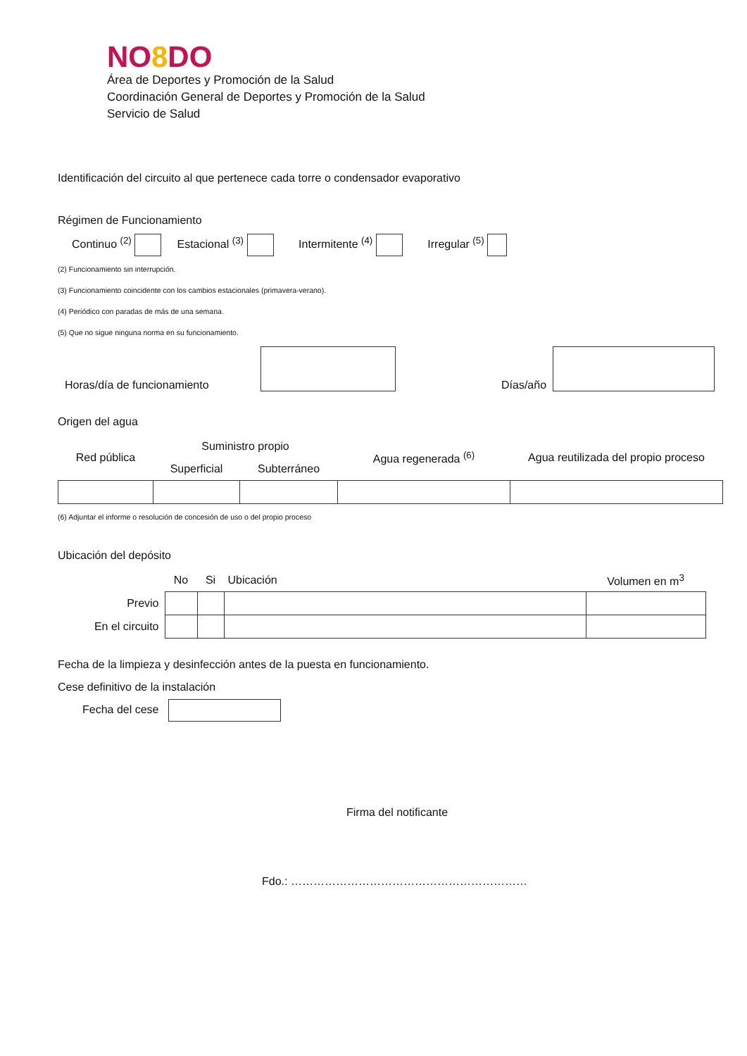NO8 DO
Área de Deportes y Promoción de la Salud
Coordinación General de Deportes y Promoción de la Salud
Servicio de Salud
Identificación del circuito al que pertenece cada torre o condensador evaporativo
Régimen de Funcionamiento
Continuo <sup>(2)</sup> Estacional <sup>(3)</sup> Intermitente <sup>(4)</sup> Irregular <sup>(5)</sup>
(2) Funcionamiento sin interrupción.
(3) Funcionamiento coincidente con los cambios estacionales (primavera-verano).
(4) Periódico con paradas de más de una semana.
(5) Que no sigue ninguna norma en su funcionamiento.
Horas/día de funcionamiento Días/año
Origen del agua
| Red pública | Suministro propio | | Agua regenerada <sup>(6)</sup> | Agua reutilizada del propio proceso |
| | Superficial | Subterráneo | | |
(6) Adjuntar el informe o resolución de concesión de uso o del propio proceso
Ubicación del depósito
| | No | Si | Ubicación | Volumen en m<sup>3</sup> |
| Previo | | | | |
| En el circuito | | | | |
Fecha de la limpieza y desinfección antes de la puesta en funcionamiento.
Cese definitivo de la instalación
Fecha del cese
Firma del notificante
Fdo.: ………………………………………………………